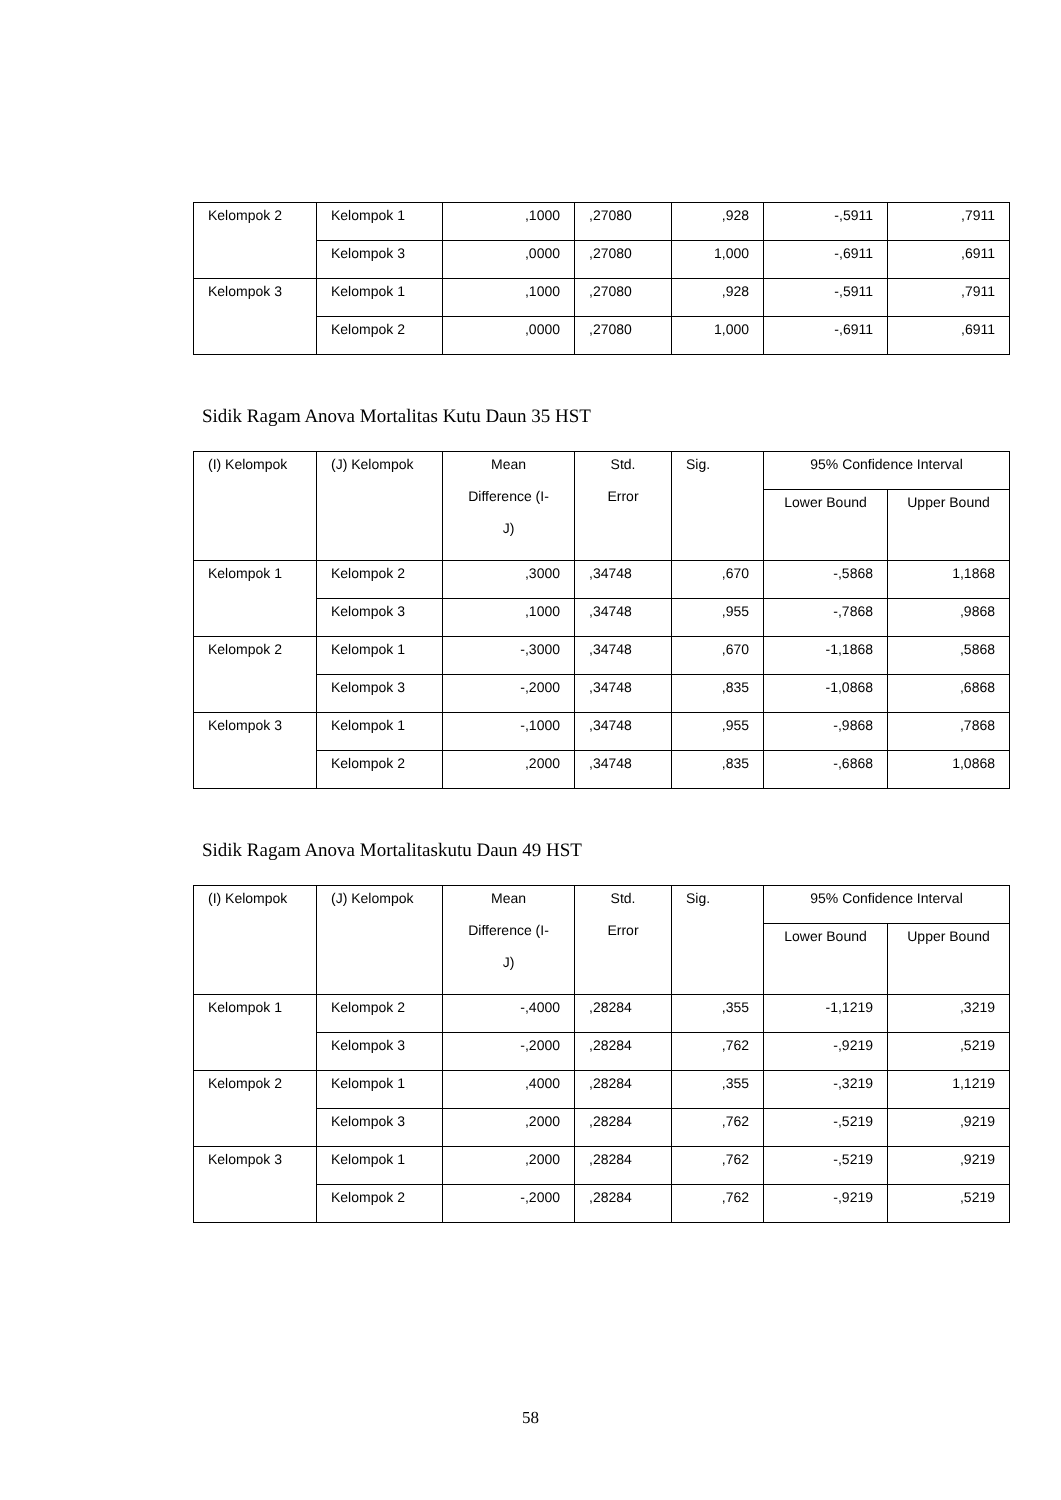| Kelompok 2 | Kelompok 1 | ,1000 | ,27080 | ,928 | -,5911 | ,7911 |
| | Kelompok 3 | ,0000 | ,27080 | 1,000 | -,6911 | ,6911 |
| Kelompok 3 | Kelompok 1 | ,1000 | ,27080 | ,928 | -,5911 | ,7911 |
| | Kelompok 2 | ,0000 | ,27080 | 1,000 | -,6911 | ,6911 |
Sidik Ragam Anova Mortalitas Kutu Daun 35 HST
| (I) Kelompok | (J) Kelompok | Mean Difference (I- J) | Std. Error | Sig. | 95% Confidence Interval | |
| | | | | | Lower Bound | Upper Bound |
| Kelompok 1 | Kelompok 2 | ,3000 | ,34748 | ,670 | -,5868 | 1,1868 |
| | Kelompok 3 | ,1000 | ,34748 | ,955 | -,7868 | ,9868 |
| Kelompok 2 | Kelompok 1 | -,3000 | ,34748 | ,670 | -1,1868 | ,5868 |
| | Kelompok 3 | -,2000 | ,34748 | ,835 | -1,0868 | ,6868 |
| Kelompok 3 | Kelompok 1 | -,1000 | ,34748 | ,955 | -,9868 | ,7868 |
| | Kelompok 2 | ,2000 | ,34748 | ,835 | -,6868 | 1,0868 |
Sidik Ragam Anova Mortalitaskutu Daun 49 HST
| (I) Kelompok | (J) Kelompok | Mean Difference (I- J) | Std. Error | Sig. | 95% Confidence Interval | |
| | | | | | Lower Bound | Upper Bound |
| Kelompok 1 | Kelompok 2 | -,4000 | ,28284 | ,355 | -1,1219 | ,3219 |
| | Kelompok 3 | -,2000 | ,28284 | ,762 | -,9219 | ,5219 |
| Kelompok 2 | Kelompok 1 | ,4000 | ,28284 | ,355 | -,3219 | 1,1219 |
| | Kelompok 3 | ,2000 | ,28284 | ,762 | -,5219 | ,9219 |
| Kelompok 3 | Kelompok 1 | ,2000 | ,28284 | ,762 | -,5219 | ,9219 |
| | Kelompok 2 | -,2000 | ,28284 | ,762 | -,9219 | ,5219 |
58